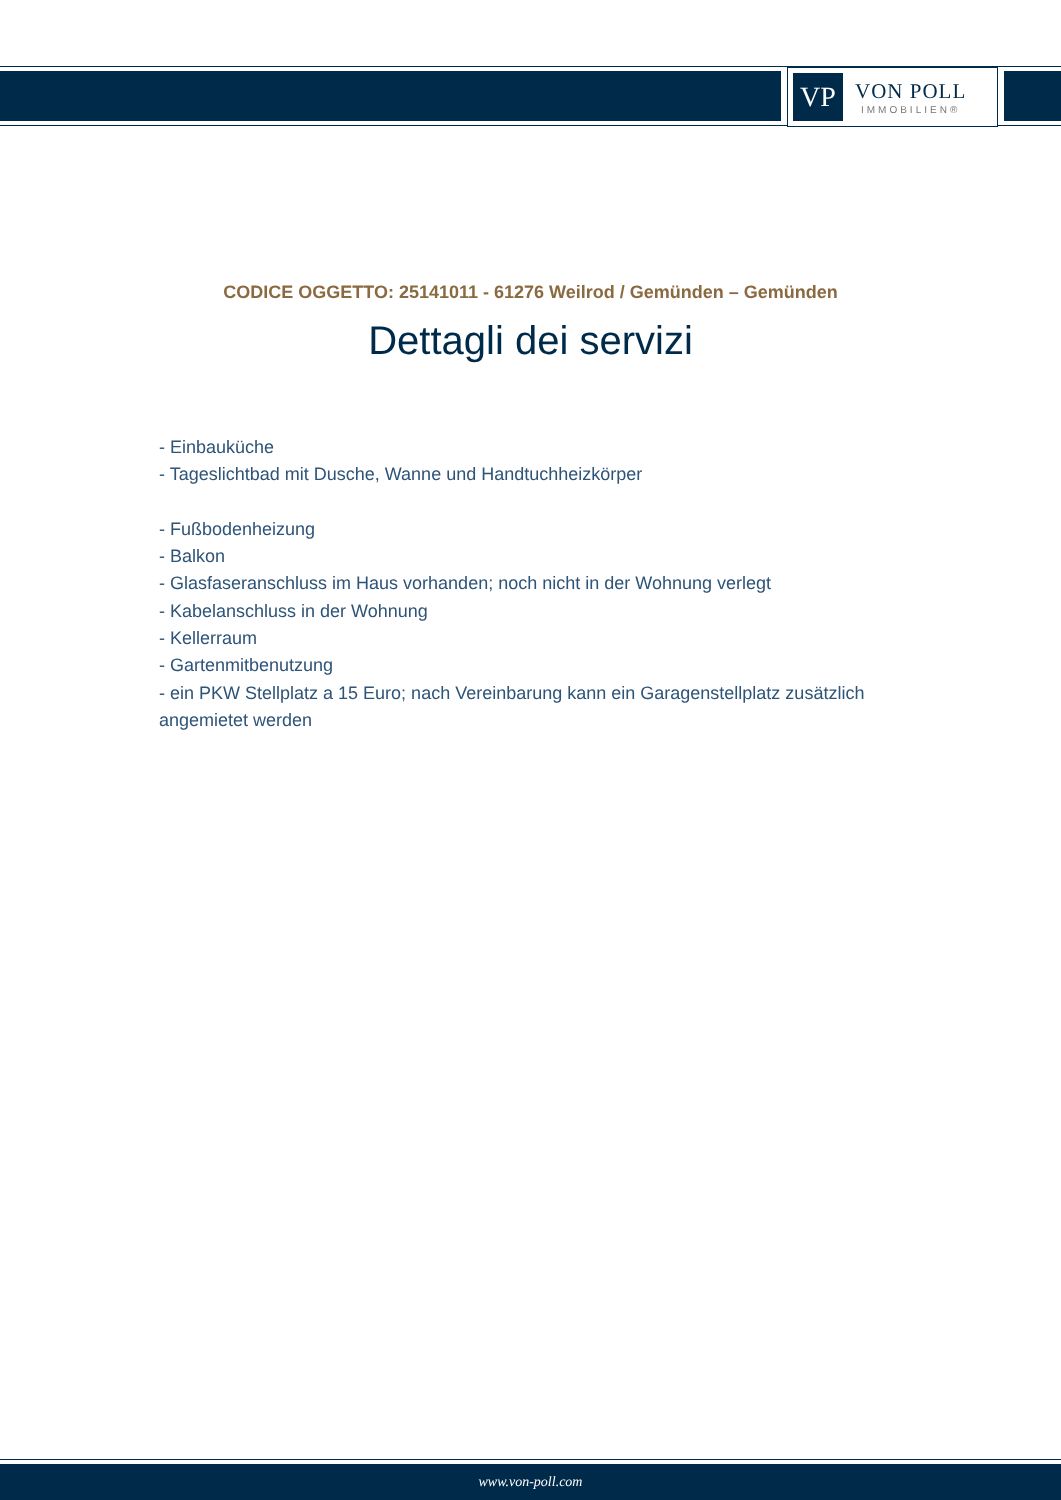VP
VON POLL
IMMOBILIEN®
CODICE OGGETTO: 25141011 - 61276 Weilrod / Gemünden – Gemünden
Dettagli dei servizi
- Einbauküche
- Tageslichtbad mit Dusche, Wanne und Handtuchheizkörper
- Fußbodenheizung
- Balkon
- Glasfaseranschluss im Haus vorhanden; noch nicht in der Wohnung verlegt
- Kabelanschluss in der Wohnung
- Kellerraum
- Gartenmitbenutzung
- ein PKW Stellplatz a 15 Euro; nach Vereinbarung kann ein Garagenstellplatz zusätzlich angemietet werden
www.von-poll.com